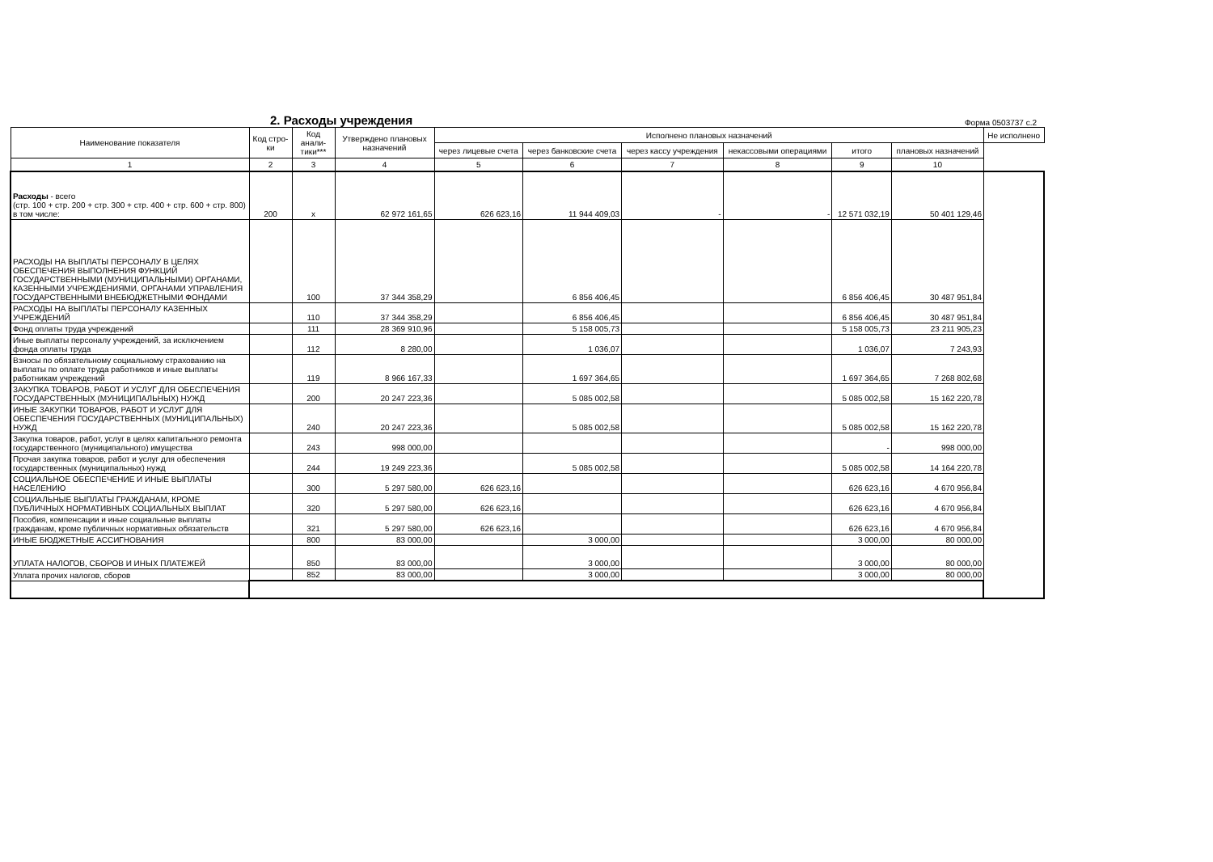2. Расходы учреждения
Форма 0503737 с.2
| Наименование показателя | Код стро-ки | Код анали-тики*** | Утверждено плановых назначений | Исполнено плановых назначений | | | | | | Не исполнено |
| --- | --- | --- | --- | --- | --- | --- | --- | --- | --- | --- |
| | | | | через лицевые счета | через банковские счета | через кассу учреждения | некассовыми операциями | итого | плановых назначений | |
| 1 | 2 | 3 | 4 | 5 | 6 | 7 | 8 | 9 | 10 | |
| Расходы - всего (стр. 100 + стр. 200 + стр. 300 + стр. 400 + стр. 600 + стр. 800) в том числе: | 200 | x | 62 972 161,65 | 626 623,16 | 11 944 409,03 | - | - | 12 571 032,19 | 50 401 129,46 | |
| РАСХОДЫ НА ВЫПЛАТЫ ПЕРСОНАЛУ В ЦЕЛЯХ ОБЕСПЕЧЕНИЯ ВЫПОЛНЕНИЯ ФУНКЦИЙ ГОСУДАРСТВЕННЫМИ (МУНИЦИПАЛЬНЫМИ) ОРГАНАМИ, КАЗЕННЫМИ УЧРЕЖДЕНИЯМИ, ОРГАНАМИ УПРАВЛЕНИЯ ГОСУДАРСТВЕННЫМИ ВНЕБЮДЖЕТНЫМИ ФОНДАМИ | | 100 | 37 344 358,29 | | 6 856 406,45 | | | 6 856 406,45 | 30 487 951,84 | |
| РАСХОДЫ НА ВЫПЛАТЫ ПЕРСОНАЛУ КАЗЕННЫХ УЧРЕЖДЕНИЙ | | 110 | 37 344 358,29 | | 6 856 406,45 | | | 6 856 406,45 | 30 487 951,84 | |
| Фонд оплаты труда учреждений | | 111 | 28 369 910,96 | | 5 158 005,73 | | | 5 158 005,73 | 23 211 905,23 | |
| Иные выплаты персоналу учреждений, за исключением фонда оплаты труда | | 112 | 8 280,00 | | 1 036,07 | | | 1 036,07 | 7 243,93 | |
| Взносы по обязательному социальному страхованию на выплаты по оплате труда работников и иные выплаты работникам учреждений | | 119 | 8 966 167,33 | | 1 697 364,65 | | | 1 697 364,65 | 7 268 802,68 | |
| ЗАКУПКА ТОВАРОВ, РАБОТ И УСЛУГ ДЛЯ ОБЕСПЕЧЕНИЯ ГОСУДАРСТВЕННЫХ (МУНИЦИПАЛЬНЫХ) НУЖД | | 200 | 20 247 223,36 | | 5 085 002,58 | | | 5 085 002,58 | 15 162 220,78 | |
| ИНЫЕ ЗАКУПКИ ТОВАРОВ, РАБОТ И УСЛУГ ДЛЯ ОБЕСПЕЧЕНИЯ ГОСУДАРСТВЕННЫХ (МУНИЦИПАЛЬНЫХ) НУЖД | | 240 | 20 247 223,36 | | 5 085 002,58 | | | 5 085 002,58 | 15 162 220,78 | |
| Закупка товаров, работ, услуг в целях капитального ремонта государственного (муниципального) имущества | | 243 | 998 000,00 | | | | | - | 998 000,00 | |
| Прочая закупка товаров, работ и услуг для обеспечения государственных (муниципальных) нужд | | 244 | 19 249 223,36 | | 5 085 002,58 | | | 5 085 002,58 | 14 164 220,78 | |
| СОЦИАЛЬНОЕ ОБЕСПЕЧЕНИЕ И ИНЫЕ ВЫПЛАТЫ НАСЕЛЕНИЮ | | 300 | 5 297 580,00 | 626 623,16 | | | | 626 623,16 | 4 670 956,84 | |
| СОЦИАЛЬНЫЕ ВЫПЛАТЫ ГРАЖДАНАМ, КРОМЕ ПУБЛИЧНЫХ НОРМАТИВНЫХ СОЦИАЛЬНЫХ ВЫПЛАТ | | 320 | 5 297 580,00 | 626 623,16 | | | | 626 623,16 | 4 670 956,84 | |
| Пособия, компенсации и иные социальные выплаты гражданам, кроме публичных нормативных обязательств | | 321 | 5 297 580,00 | 626 623,16 | | | | 626 623,16 | 4 670 956,84 | |
| ИНЫЕ БЮДЖЕТНЫЕ АССИГНОВАНИЯ | | 800 | 83 000,00 | | 3 000,00 | | | 3 000,00 | 80 000,00 | |
| УПЛАТА НАЛОГОВ, СБОРОВ И ИНЫХ ПЛАТЕЖЕЙ | | 850 | 83 000,00 | | 3 000,00 | | | 3 000,00 | 80 000,00 | |
| Уплата прочих налогов, сборов | | 852 | 83 000,00 | | 3 000,00 | | | 3 000,00 | 80 000,00 | |